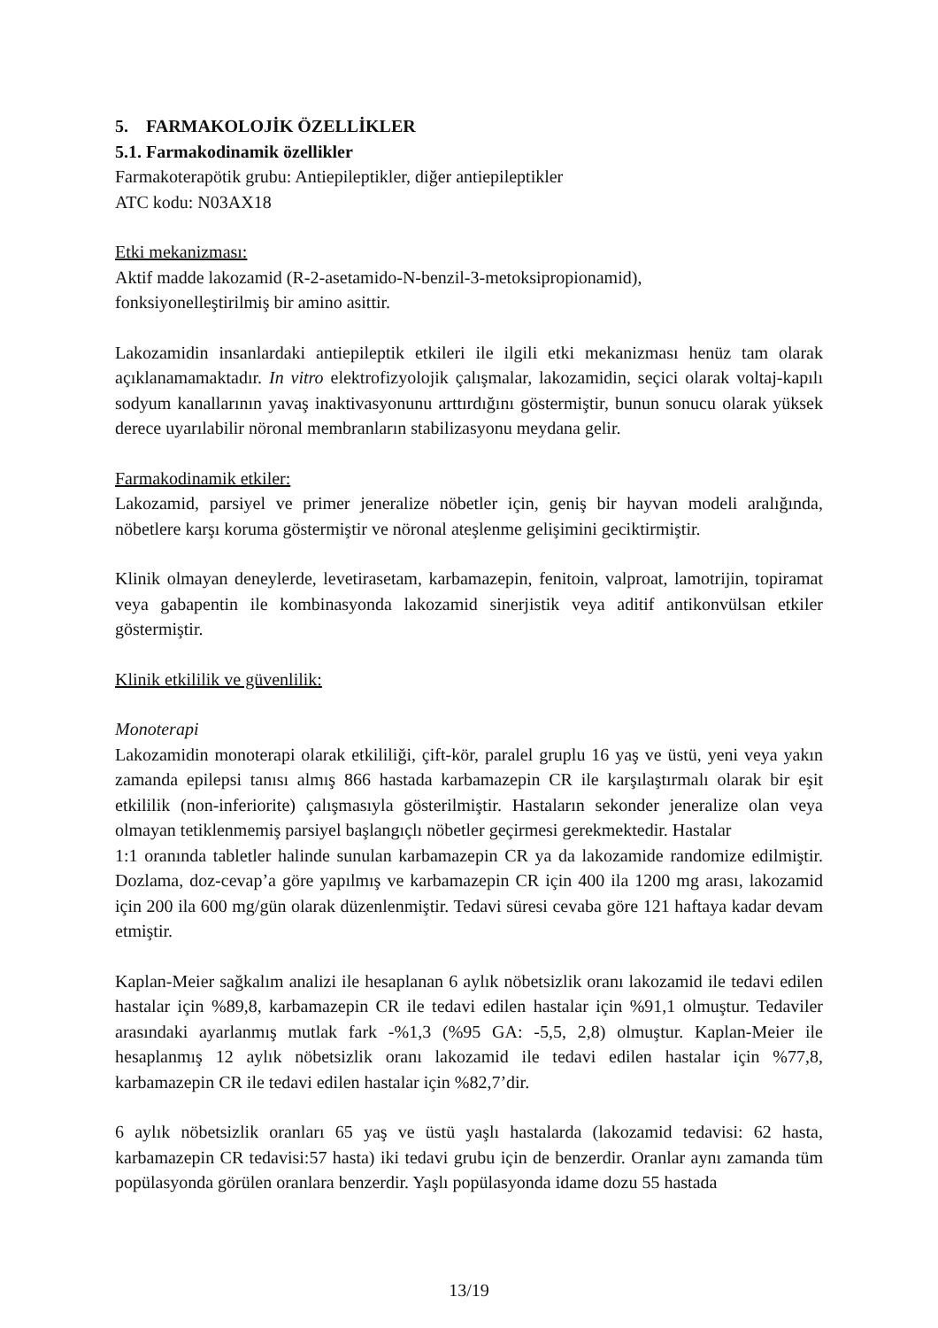5. FARMAKOLOJİK ÖZELLİKLER
5.1. Farmakodinamik özellikler
Farmakoterapötik grubu: Antiepileptikler, diğer antiepileptikler
ATC kodu: N03AX18
Etki mekanizması:
Aktif madde lakozamid (R-2-asetamido-N-benzil-3-metoksipropionamid),
fonksiyonelleştirilmiş bir amino asittir.
Lakozamidin insanlardaki antiepileptik etkileri ile ilgili etki mekanizması henüz tam olarak açıklanamamaktadır. In vitro elektrofizyolojik çalışmalar, lakozamidin, seçici olarak voltaj-kapılı sodyum kanallarının yavaş inaktivasyonunu arttırdığını göstermiştir, bunun sonucu olarak yüksek derece uyarılabilir nöronal membranların stabilizasyonu meydana gelir.
Farmakodinamik etkiler:
Lakozamid, parsiyel ve primer jeneralize nöbetler için, geniş bir hayvan modeli aralığında, nöbetlere karşı koruma göstermiştir ve nöronal ateşlenme gelişimini geciktirmiştir.
Klinik olmayan deneylerde, levetirasetam, karbamazepin, fenitoin, valproat, lamotrijin, topiramat veya gabapentin ile kombinasyonda lakozamid sinerjistik veya aditif antikonvülsan etkiler göstermiştir.
Klinik etkililik ve güvenlilik:
Monoterapi
Lakozamidin monoterapi olarak etkililiği, çift-kör, paralel gruplu 16 yaş ve üstü, yeni veya yakın zamanda epilepsi tanısı almış 866 hastada karbamazepin CR ile karşılaştırmalı olarak bir eşit etkililik (non-inferiorite) çalışmasıyla gösterilmiştir. Hastaların sekonder jeneralize olan veya olmayan tetiklenmemiş parsiyel başlangıçlı nöbetler geçirmesi gerekmektedir. Hastalar
1:1 oranında tabletler halinde sunulan karbamazepin CR ya da lakozamide randomize edilmiştir. Dozlama, doz-cevap’a göre yapılmış ve karbamazepin CR için 400 ila 1200 mg arası, lakozamid için 200 ila 600 mg/gün olarak düzenlenmiştir. Tedavi süresi cevaba göre 121 haftaya kadar devam etmiştir.
Kaplan-Meier sağkalım analizi ile hesaplanan 6 aylık nöbetsizlik oranı lakozamid ile tedavi edilen hastalar için %89,8, karbamazepin CR ile tedavi edilen hastalar için %91,1 olmuştur. Tedaviler arasındaki ayarlanmış mutlak fark -%1,3 (%95 GA: -5,5, 2,8) olmuştur. Kaplan-Meier ile hesaplanmış 12 aylık nöbetsizlik oranı lakozamid ile tedavi edilen hastalar için %77,8, karbamazepin CR ile tedavi edilen hastalar için %82,7’dir.
6 aylık nöbetsizlik oranları 65 yaş ve üstü yaşlı hastalarda (lakozamid tedavisi: 62 hasta, karbamazepin CR tedavisi:57 hasta) iki tedavi grubu için de benzerdir. Oranlar aynı zamanda tüm popülasyonda görülen oranlara benzerdir. Yaşlı popülasyonda idame dozu 55 hastada
13/19